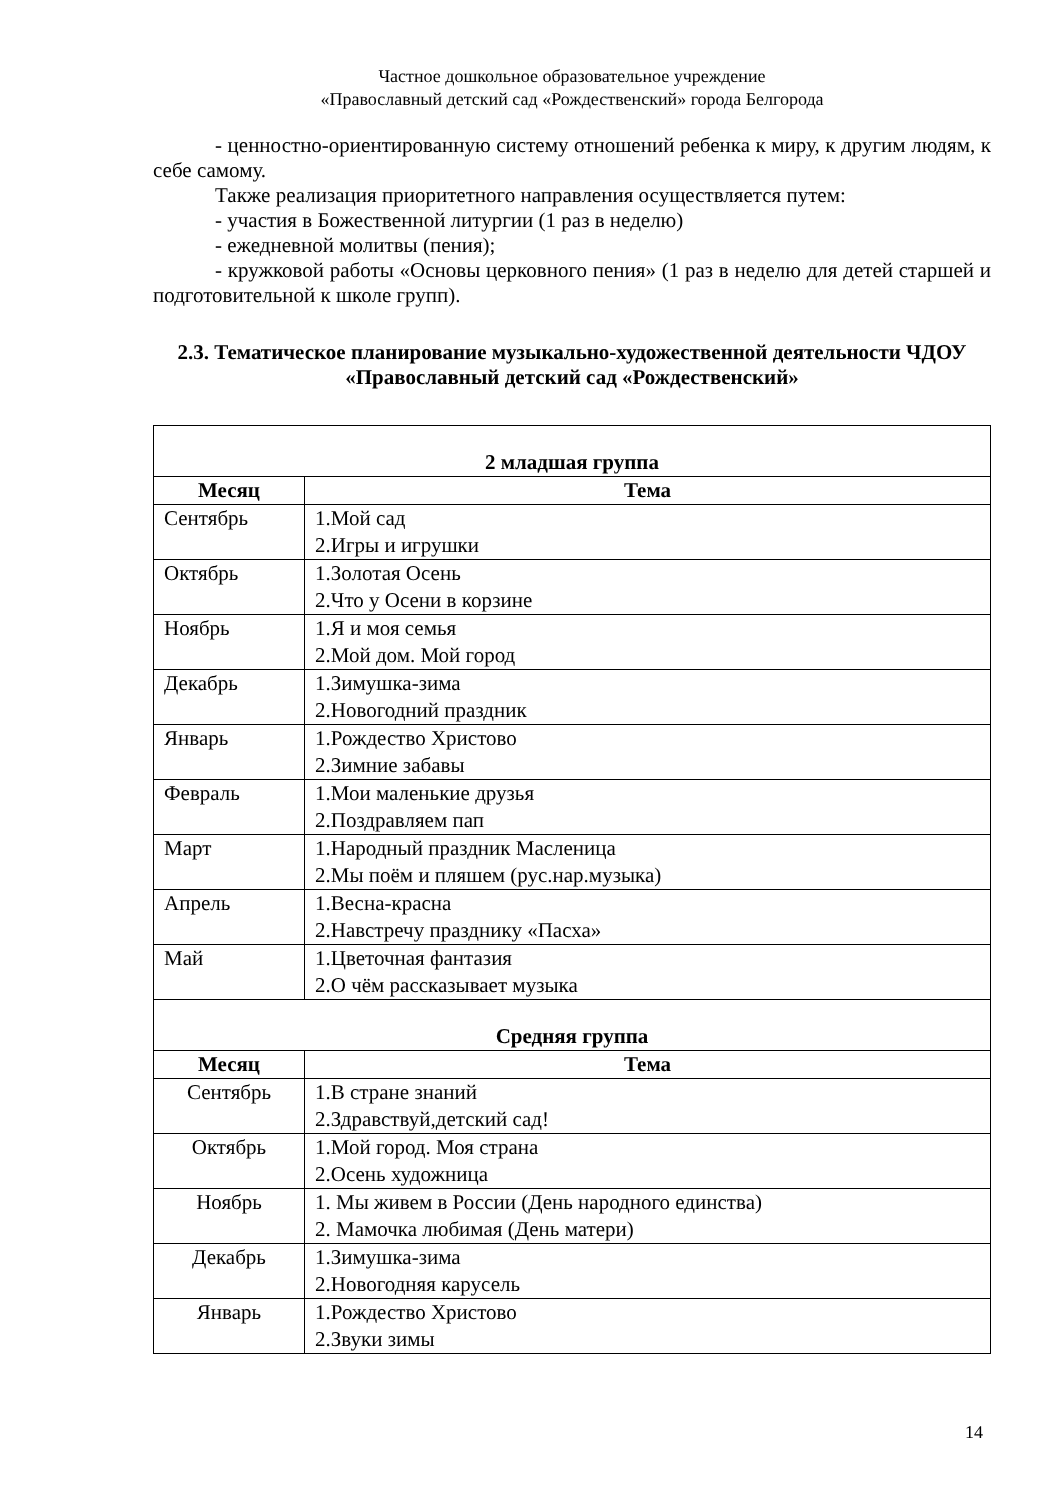Частное дошкольное образовательное учреждение
«Православный детский сад «Рождественский» города Белгорода
- ценностно-ориентированную систему отношений ребенка к миру, к другим людям, к себе самому.
Также реализация приоритетного направления осуществляется путем:
- участия в Божественной литургии (1 раз в неделю)
- ежедневной молитвы (пения);
- кружковой работы «Основы церковного пения» (1 раз в неделю для детей старшей и подготовительной к школе групп).
2.3. Тематическое планирование музыкально-художественной деятельности ЧДОУ «Православный детский сад «Рождественский»
| 2 младшая группа | |
| Месяц | Тема |
| Сентябрь | 1.Мой сад 2.Игры и игрушки |
| Октябрь | 1.Золотая Осень 2.Что у Осени в корзине |
| Ноябрь | 1.Я и моя семья 2.Мой дом. Мой город |
| Декабрь | 1.Зимушка-зима 2.Новогодний праздник |
| Январь | 1.Рождество Христово 2.Зимние забавы |
| Февраль | 1.Мои маленькие друзья 2.Поздравляем пап |
| Март | 1.Народный праздник Масленица 2.Мы поём и пляшем (рус.нар.музыка) |
| Апрель | 1.Весна-красна 2.Навстречу празднику «Пасха» |
| Май | 1.Цветочная фантазия 2.О чём рассказывает музыка |
| Средняя группа | |
| Месяц | Тема |
| Сентябрь | 1.В стране знаний 2.Здравствуй,детский сад! |
| Октябрь | 1.Мой город. Моя страна 2.Осень художница |
| Ноябрь | 1. Мы живем в России (День народного единства) 2. Мамочка любимая (День матери) |
| Декабрь | 1.Зимушка-зима 2.Новогодняя карусель |
| Январь | 1.Рождество Христово 2.Звуки зимы |
14